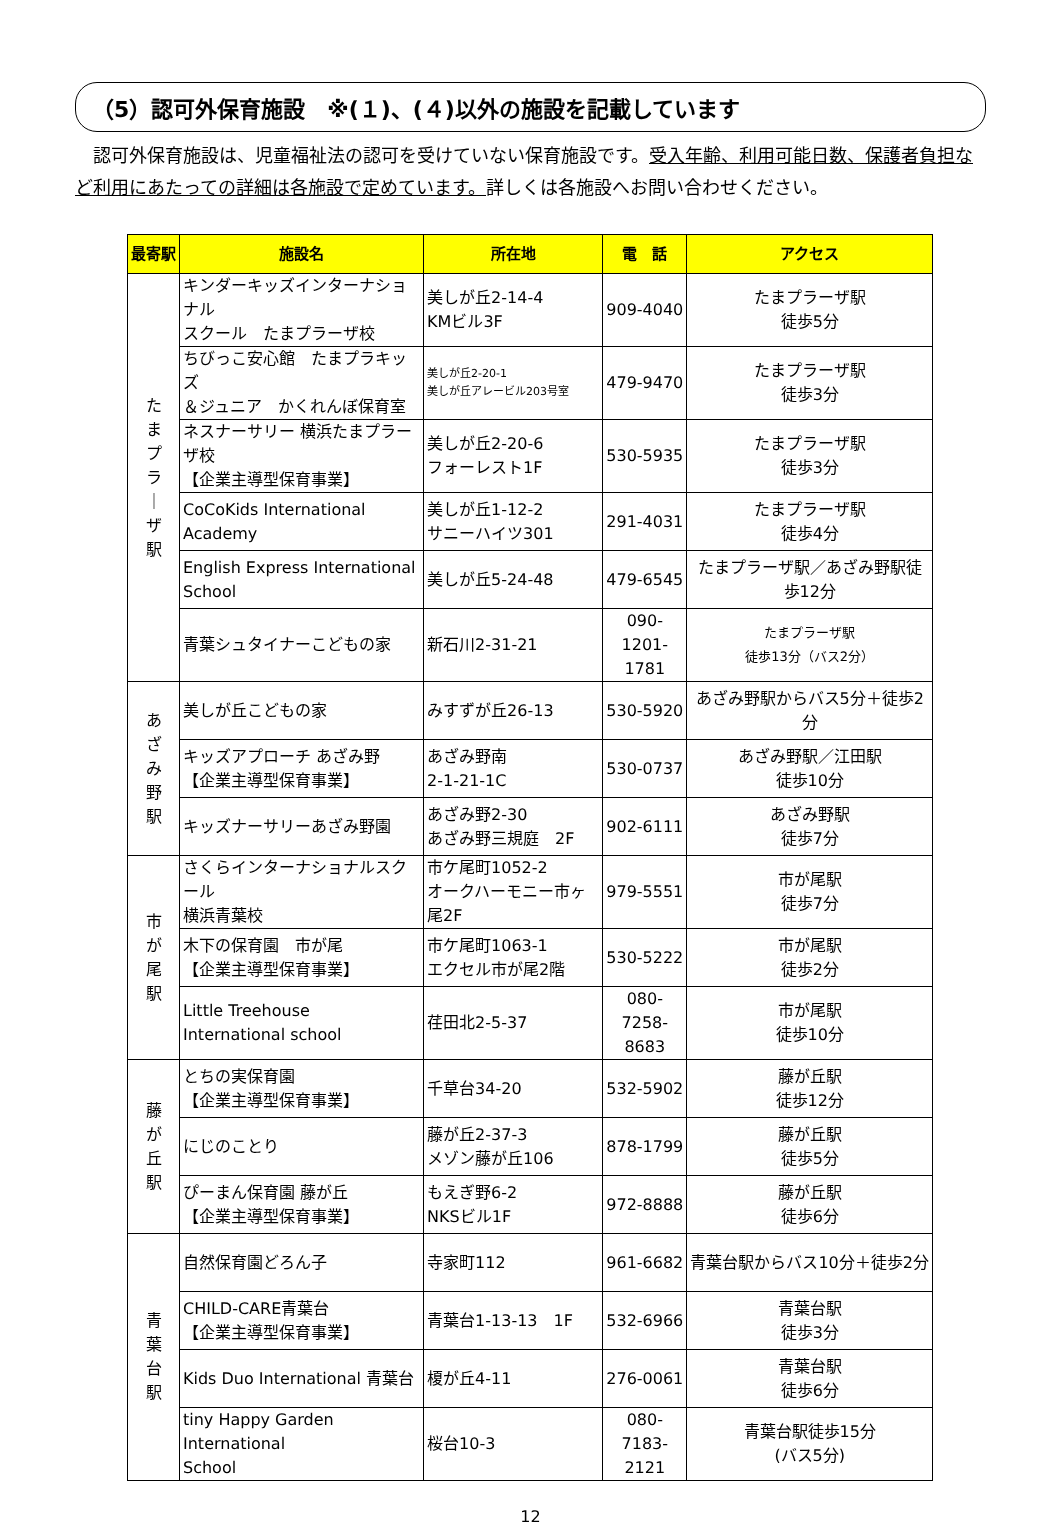（5）認可外保育施設　※(１)、(４)以外の施設を記載しています
認可外保育施設は、児童福祉法の認可を受けていない保育施設です。受入年齢、利用可能日数、保護者負担など利用にあたっての詳細は各施設で定めています。詳しくは各施設へお問い合わせください。
| 最寄駅 | 施設名 | 所在地 | 電 話 | アクセス |
| --- | --- | --- | --- | --- |
| た ま プ ラ ｜ ザ 駅 | キンダーキッズインターナショナル スクール たまプラーザ校 | 美しが丘2-14-4 KMビル3F | 909-4040 | たまプラーザ駅 徒歩5分 |
| | ちびっこ安心館 たまプラキッズ ＆ジュニア かくれんぼ保育室 | 美しが丘2-20-1 美しが丘アレービル203号室 | 479-9470 | たまプラーザ駅 徒歩3分 |
| | ネスナーサリー 横浜たまプラーザ校 【企業主導型保育事業】 | 美しが丘2-20-6 フォーレスト1F | 530-5935 | たまプラーザ駅 徒歩3分 |
| | CoCoKids International Academy | 美しが丘1-12-2 サニーハイツ301 | 291-4031 | たまプラーザ駅 徒歩4分 |
| | English Express International School | 美しが丘5-24-48 | 479-6545 | たまプラーザ駅／あざみ野駅徒歩12分 |
| | 青葉シュタイナーこどもの家 | 新石川2-31-21 | 090-1201- 1781 | たまプラーザ駅 徒歩13分（バス2分） |
| あ ざ み 野 駅 | 美しが丘こどもの家 | みすずが丘26-13 | 530-5920 | あざみ野駅からバス5分＋徒歩2分 |
| | キッズアプローチ あざみ野 【企業主導型保育事業】 | あざみ野南 2-1-21-1C | 530-0737 | あざみ野駅／江田駅 徒歩10分 |
| | キッズナーサリーあざみ野園 | あざみ野2-30 あざみ野三規庭 2F | 902-6111 | あざみ野駅 徒歩7分 |
| 市 が 尾 駅 | さくらインターナショナルスクール 横浜青葉校 | 市ケ尾町1052-2 オークハーモニー市ヶ尾2F | 979-5551 | 市が尾駅 徒歩7分 |
| | 木下の保育園 市が尾 【企業主導型保育事業】 | 市ケ尾町1063-1 エクセル市が尾2階 | 530-5222 | 市が尾駅 徒歩2分 |
| | Little Treehouse International school | 荏田北2-5-37 | 080-7258- 8683 | 市が尾駅 徒歩10分 |
| 藤 が 丘 駅 | とちの実保育園 【企業主導型保育事業】 | 千草台34-20 | 532-5902 | 藤が丘駅 徒歩12分 |
| | にじのことり | 藤が丘2-37-3 メゾン藤が丘106 | 878-1799 | 藤が丘駅 徒歩5分 |
| | ぴーまん保育園 藤が丘 【企業主導型保育事業】 | もえぎ野6-2 NKSビル1F | 972-8888 | 藤が丘駅 徒歩6分 |
| 青 葉 台 駅 | 自然保育園どろん子 | 寺家町112 | 961-6682 | 青葉台駅からバス10分＋徒歩2分 |
| | CHILD-CARE青葉台 【企業主導型保育事業】 | 青葉台1-13-13 1F | 532-6966 | 青葉台駅 徒歩3分 |
| | Kids Duo International 青葉台 | 榎が丘4-11 | 276-0061 | 青葉台駅 徒歩6分 |
| | tiny Happy Garden International School | 桜台10-3 | 080-7183- 2121 | 青葉台駅徒歩15分 (バス5分) |
12